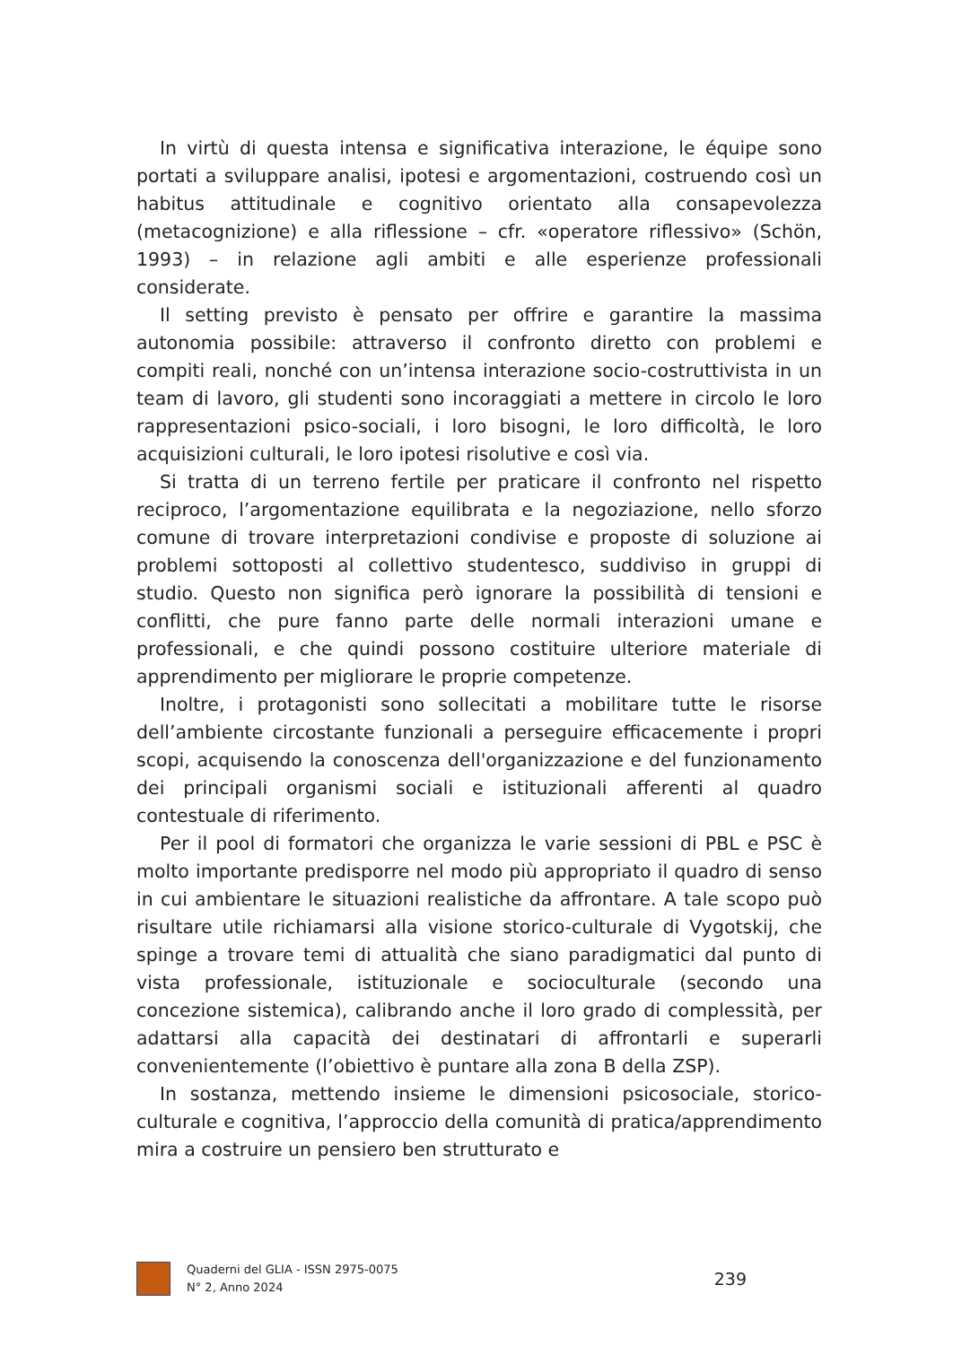In virtù di questa intensa e significativa interazione, le équipe sono portati a sviluppare analisi, ipotesi e argomentazioni, costruendo così un habitus attitudinale e cognitivo orientato alla consapevolezza (metacognizione) e alla riflessione – cfr. «operatore riflessivo» (Schön, 1993) – in relazione agli ambiti e alle esperienze professionali considerate.
Il setting previsto è pensato per offrire e garantire la massima autonomia possibile: attraverso il confronto diretto con problemi e compiti reali, nonché con un’intensa interazione socio-costruttivista in un team di lavoro, gli studenti sono incoraggiati a mettere in circolo le loro rappresentazioni psico-sociali, i loro bisogni, le loro difficoltà, le loro acquisizioni culturali, le loro ipotesi risolutive e così via.
Si tratta di un terreno fertile per praticare il confronto nel rispetto reciproco, l’argomentazione equilibrata e la negoziazione, nello sforzo comune di trovare interpretazioni condivise e proposte di soluzione ai problemi sottoposti al collettivo studentesco, suddiviso in gruppi di studio. Questo non significa però ignorare la possibilità di tensioni e conflitti, che pure fanno parte delle normali interazioni umane e professionali, e che quindi possono costituire ulteriore materiale di apprendimento per migliorare le proprie competenze.
Inoltre, i protagonisti sono sollecitati a mobilitare tutte le risorse dell’ambiente circostante funzionali a perseguire efficacemente i propri scopi, acquisendo la conoscenza dell'organizzazione e del funzionamento dei principali organismi sociali e istituzionali afferenti al quadro contestuale di riferimento.
Per il pool di formatori che organizza le varie sessioni di PBL e PSC è molto importante predisporre nel modo più appropriato il quadro di senso in cui ambientare le situazioni realistiche da affrontare. A tale scopo può risultare utile richiamarsi alla visione storico-culturale di Vygotskij, che spinge a trovare temi di attualità che siano paradigmatici dal punto di vista professionale, istituzionale e socioculturale (secondo una concezione sistemica), calibrando anche il loro grado di complessità, per adattarsi alla capacità dei destinatari di affrontarli e superarli convenientemente (l’obiettivo è puntare alla zona B della ZSP).
In sostanza, mettendo insieme le dimensioni psicosociale, storico-culturale e cognitiva, l’approccio della comunità di pratica/apprendimento mira a costruire un pensiero ben strutturato e
Quaderni del GLIA - ISSN 2975-0075
N° 2, Anno 2024
239